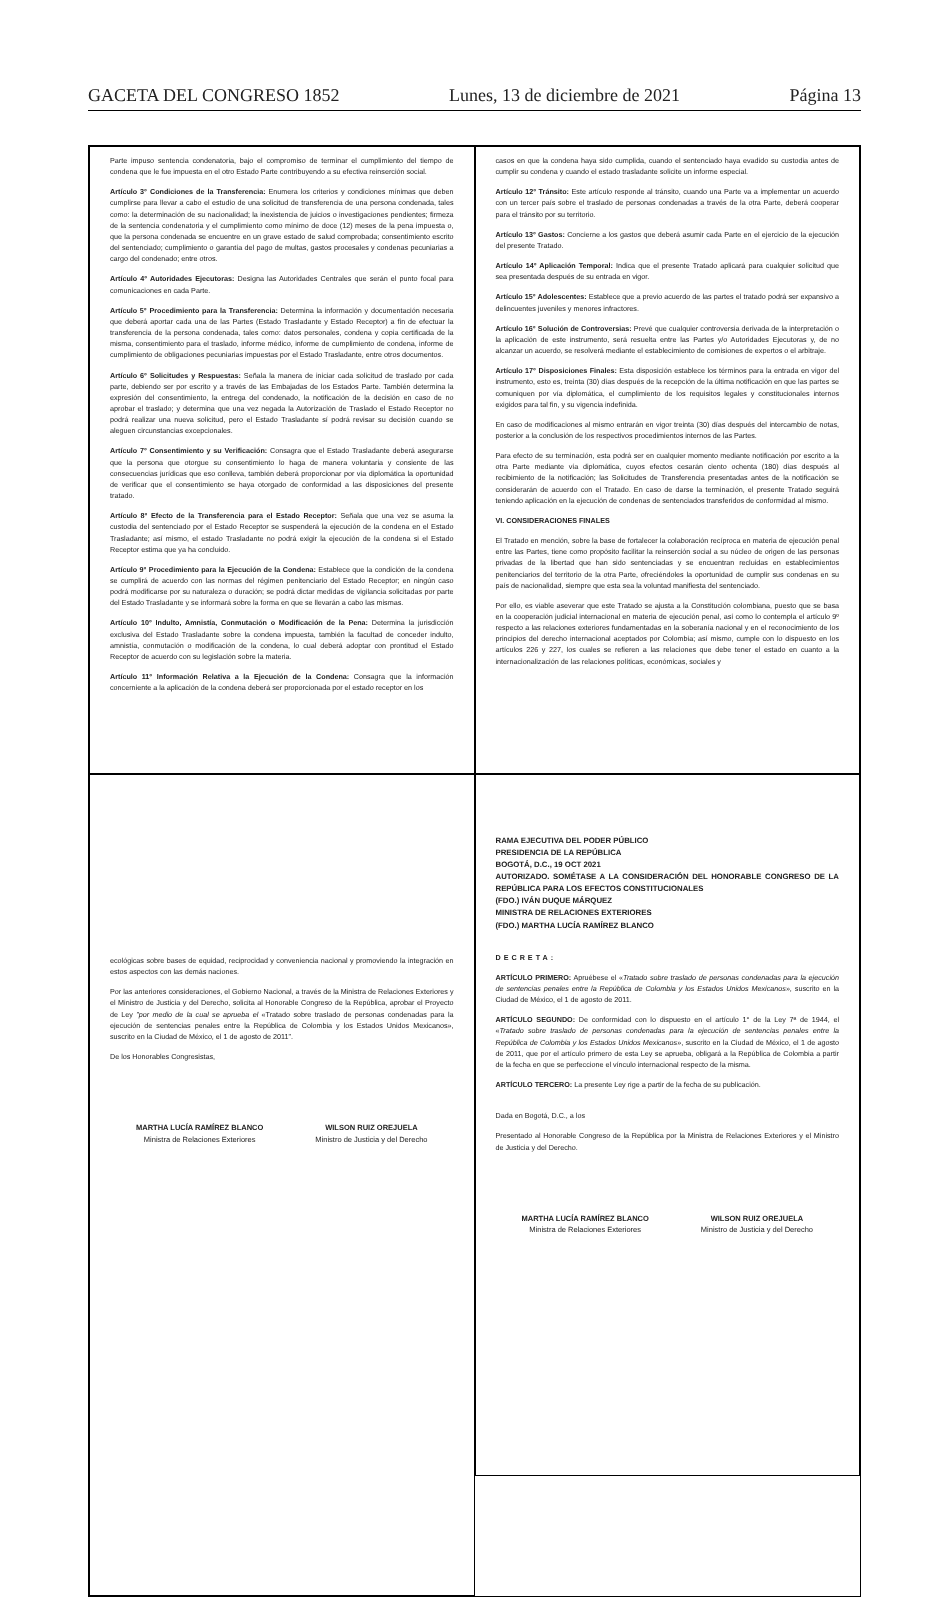GACETA DEL CONGRESO 1852 Lunes, 13 de diciembre de 2021 Página 13
Parte impuso sentencia condenatoria, bajo el compromiso de terminar el cumplimiento del tiempo de condena que le fue impuesta en el otro Estado Parte contribuyendo a su efectiva reinserción social.
Artículo 3° Condiciones de la Transferencia: Enumera los criterios y condiciones mínimas que deben cumplirse para llevar a cabo el estudio de una solicitud de transferencia de una persona condenada, tales como: la determinación de su nacionalidad; la inexistencia de juicios o investigaciones pendientes; firmeza de la sentencia condenatoria y el cumplimiento como mínimo de doce (12) meses de la pena impuesta o, que la persona condenada se encuentre en un grave estado de salud comprobada; consentimiento escrito del sentenciado; cumplimiento o garantía del pago de multas, gastos procesales y condenas pecuniarias a cargo del condenado; entre otros.
Artículo 4° Autoridades Ejecutoras: Designa las Autoridades Centrales que serán el punto focal para comunicaciones en cada Parte.
Artículo 5° Procedimiento para la Transferencia: Determina la información y documentación necesaria que deberá aportar cada una de las Partes (Estado Trasladante y Estado Receptor) a fin de efectuar la transferencia de la persona condenada, tales como: datos personales, condena y copia certificada de la misma, consentimiento para el traslado, informe médico, informe de cumplimiento de condena, informe de cumplimiento de obligaciones pecuniarias impuestas por el Estado Trasladante, entre otros documentos.
Artículo 6° Solicitudes y Respuestas: Señala la manera de iniciar cada solicitud de traslado por cada parte, debiendo ser por escrito y a través de las Embajadas de los Estados Parte. También determina la expresión del consentimiento, la entrega del condenado, la notificación de la decisión en caso de no aprobar el traslado; y determina que una vez negada la Autorización de Traslado el Estado Receptor no podrá realizar una nueva solicitud, pero el Estado Trasladante sí podrá revisar su decisión cuando se aleguen circunstancias excepcionales.
Artículo 7° Consentimiento y su Verificación: Consagra que el Estado Trasladante deberá asegurarse que la persona que otorgue su consentimiento lo haga de manera voluntaria y consiente de las consecuencias jurídicas que eso conlleva, también deberá proporcionar por vía diplomática la oportunidad de verificar que el consentimiento se haya otorgado de conformidad a las disposiciones del presente tratado.
Artículo 8° Efecto de la Transferencia para el Estado Receptor: Señala que una vez se asuma la custodia del sentenciado por el Estado Receptor se suspenderá la ejecución de la condena en el Estado Trasladante; así mismo, el estado Trasladante no podrá exigir la ejecución de la condena si el Estado Receptor estima que ya ha concluido.
Artículo 9° Procedimiento para la Ejecución de la Condena: Establece que la condición de la condena se cumplirá de acuerdo con las normas del régimen penitenciario del Estado Receptor; en ningún caso podrá modificarse por su naturaleza o duración; se podrá dictar medidas de vigilancia solicitadas por parte del Estado Trasladante y se informará sobre la forma en que se llevarán a cabo las mismas.
Artículo 10° Indulto, Amnistía, Conmutación o Modificación de la Pena: Determina la jurisdicción exclusiva del Estado Trasladante sobre la condena impuesta, también la facultad de conceder indulto, amnistía, conmutación o modificación de la condena, lo cual deberá adoptar con prontitud el Estado Receptor de acuerdo con su legislación sobre la materia.
Artículo 11° Información Relativa a la Ejecución de la Condena: Consagra que la información concerniente a la aplicación de la condena deberá ser proporcionada por el estado receptor en los
casos en que la condena haya sido cumplida, cuando el sentenciado haya evadido su custodia antes de cumplir su condena y cuando el estado trasladante solicite un informe especial.
Artículo 12° Tránsito: Este artículo responde al tránsito, cuando una Parte va a implementar un acuerdo con un tercer país sobre el traslado de personas condenadas a través de la otra Parte, deberá cooperar para el tránsito por su territorio.
Artículo 13° Gastos: Concierne a los gastos que deberá asumir cada Parte en el ejercicio de la ejecución del presente Tratado.
Artículo 14° Aplicación Temporal: Indica que el presente Tratado aplicará para cualquier solicitud que sea presentada después de su entrada en vigor.
Artículo 15° Adolescentes: Establece que a previo acuerdo de las partes el tratado podrá ser expansivo a delincuentes juveniles y menores infractores.
Artículo 16° Solución de Controversias: Prevé que cualquier controversia derivada de la interpretación o la aplicación de este instrumento, será resuelta entre las Partes y/o Autoridades Ejecutoras y, de no alcanzar un acuerdo, se resolverá mediante el establecimiento de comisiones de expertos o el arbitraje.
Artículo 17° Disposiciones Finales: Esta disposición establece los términos para la entrada en vigor del instrumento, esto es, treinta (30) días después de la recepción de la última notificación en que las partes se comuniquen por vía diplomática, el cumplimiento de los requisitos legales y constitucionales internos exigidos para tal fin, y su vigencia indefinida.
En caso de modificaciones al mismo entrarán en vigor treinta (30) días después del intercambio de notas, posterior a la conclusión de los respectivos procedimientos internos de las Partes.
Para efecto de su terminación, esta podrá ser en cualquier momento mediante notificación por escrito a la otra Parte mediante vía diplomática, cuyos efectos cesarán ciento ochenta (180) días después al recibimiento de la notificación; las Solicitudes de Transferencia presentadas antes de la notificación se considerarán de acuerdo con el Tratado. En caso de darse la terminación, el presente Tratado seguirá teniendo aplicación en la ejecución de condenas de sentenciados transferidos de conformidad al mismo.
VI. CONSIDERACIONES FINALES
El Tratado en mención, sobre la base de fortalecer la colaboración recíproca en materia de ejecución penal entre las Partes, tiene como propósito facilitar la reinserción social a su núcleo de origen de las personas privadas de la libertad que han sido sentenciadas y se encuentran recluidas en establecimientos penitenciarios del territorio de la otra Parte, ofreciéndoles la oportunidad de cumplir sus condenas en su país de nacionalidad, siempre que esta sea la voluntad manifiesta del sentenciado.
Por ello, es viable aseverar que este Tratado se ajusta a la Constitución colombiana, puesto que se basa en la cooperación judicial internacional en materia de ejecución penal, así como lo contempla el artículo 9º respecto a las relaciones exteriores fundamentadas en la soberanía nacional y en el reconocimiento de los principios del derecho internacional aceptados por Colombia; así mismo, cumple con lo dispuesto en los artículos 226 y 227, los cuales se refieren a las relaciones que debe tener el estado en cuanto a la internacionalización de las relaciones políticas, económicas, sociales y
ecológicas sobre bases de equidad, reciprocidad y conveniencia nacional y promoviendo la integración en estos aspectos con las demás naciones.
Por las anteriores consideraciones, el Gobierno Nacional, a través de la Ministra de Relaciones Exteriores y el Ministro de Justicia y del Derecho, solicita al Honorable Congreso de la República, aprobar el Proyecto de Ley "por medio de la cual se aprueba el «Tratado sobre traslado de personas condenadas para la ejecución de sentencias penales entre la República de Colombia y los Estados Unidos Mexicanos», suscrito en la Ciudad de México, el 1 de agosto de 2011".
De los Honorables Congresistas,
MARTHA LUCÍA RAMÍREZ BLANCO
Ministra de Relaciones Exteriores
WILSON RUIZ OREJUELA
Ministro de Justicia y del Derecho
RAMA EJECUTIVA DEL PODER PÚBLICO
PRESIDENCIA DE LA REPÚBLICA
BOGOTÁ, D.C., 19 OCT 2021
AUTORIZADO. SOMÉTASE A LA CONSIDERACIÓN DEL HONORABLE CONGRESO DE LA REPÚBLICA PARA LOS EFECTOS CONSTITUCIONALES
(FDO.) IVÁN DUQUE MÁRQUEZ
MINISTRA DE RELACIONES EXTERIORES
(FDO.) MARTHA LUCÍA RAMÍREZ BLANCO
DECRETA:
ARTÍCULO PRIMERO: Apruébese el «Tratado sobre traslado de personas condenadas para la ejecución de sentencias penales entre la República de Colombia y los Estados Unidos Mexicanos», suscrito en la Ciudad de México, el 1 de agosto de 2011.
ARTÍCULO SEGUNDO: De conformidad con lo dispuesto en el artículo 1° de la Ley 7ª de 1944, el «Tratado sobre traslado de personas condenadas para la ejecución de sentencias penales entre la República de Colombia y los Estados Unidos Mexicanos», suscrito en la Ciudad de México, el 1 de agosto de 2011, que por el artículo primero de esta Ley se aprueba, obligará a la República de Colombia a partir de la fecha en que se perfeccione el vínculo internacional respecto de la misma.
ARTÍCULO TERCERO: La presente Ley rige a partir de la fecha de su publicación.
Dada en Bogotá, D.C., a los
Presentado al Honorable Congreso de la República por la Ministra de Relaciones Exteriores y el Ministro de Justicia y del Derecho.
MARTHA LUCÍA RAMÍREZ BLANCO
Ministra de Relaciones Exteriores
WILSON RUIZ OREJUELA
Ministro de Justicia y del Derecho